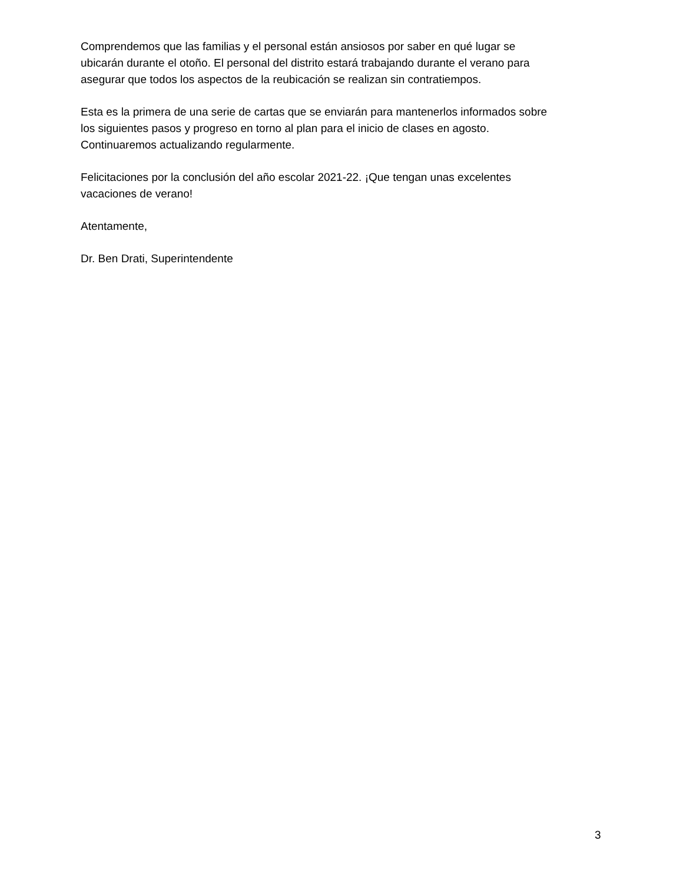Comprendemos que las familias y el personal están ansiosos por saber en qué lugar se
ubicarán durante el otoño. El personal del distrito estará trabajando durante el verano para
asegurar que todos los aspectos de la reubicación se realizan sin contratiempos.
Esta es la primera de una serie de cartas que se enviarán para mantenerlos informados sobre
los siguientes pasos y progreso en torno al plan para el inicio de clases en agosto.
Continuaremos actualizando regularmente.
Felicitaciones por la conclusión del año escolar 2021-22. ¡Que tengan unas excelentes
vacaciones de verano!
Atentamente,
Dr. Ben Drati, Superintendente
3